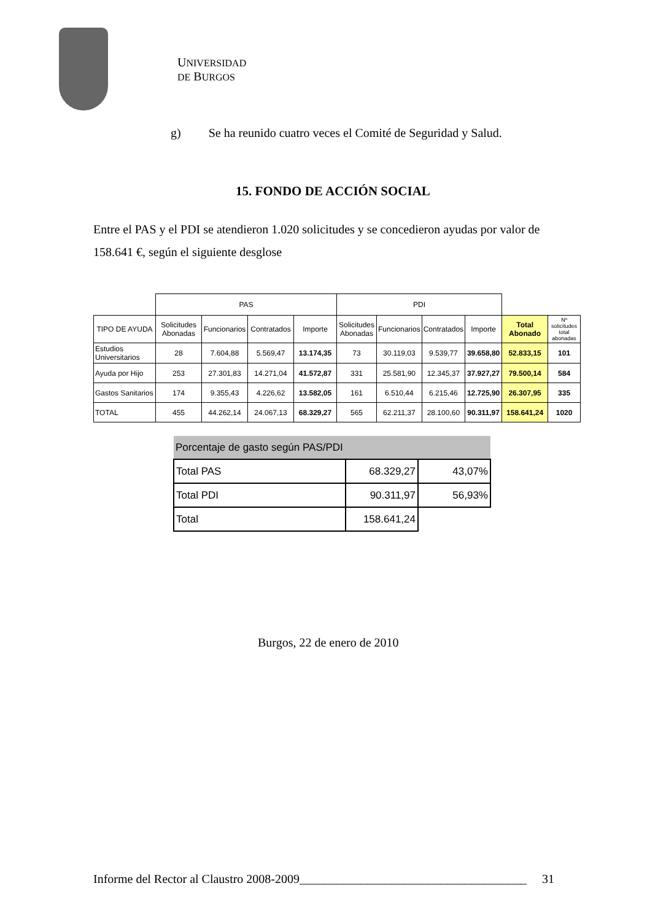UNIVERSIDAD DE BURGOS
g) Se ha reunido cuatro veces el Comité de Seguridad y Salud.
15. FONDO DE ACCIÓN SOCIAL
Entre el PAS y el PDI se atendieron 1.020 solicitudes y se concedieron ayudas por valor de 158.641 €, según el siguiente desglose
| | PAS | | | | PDI | | | | | |
| TIPO DE AYUDA | Solicitudes Abonadas | Funcionarios | Contratados | Importe | Solicitudes Abonadas | Funcionarios | Contratados | Importe | Total Abonado | Nº solicitudes total abonadas |
| Estudios Universitarios | 28 | 7.604,88 | 5.569,47 | 13.174,35 | 73 | 30.119,03 | 9.539,77 | 39.658,80 | 52.833,15 | 101 |
| Ayuda por Hijo | 253 | 27.301,83 | 14.271,04 | 41.572,87 | 331 | 25.581,90 | 12.345,37 | 37.927,27 | 79.500,14 | 584 |
| Gastos Sanitarios | 174 | 9.355,43 | 4.226,62 | 13.582,05 | 161 | 6.510,44 | 6.215,46 | 12.725,90 | 26.307,95 | 335 |
| TOTAL | 455 | 44.262,14 | 24.067,13 | 68.329,27 | 565 | 62.211,37 | 28.100,60 | 90.311,97 | 158.641,24 | 1020 |
| Porcentaje de gasto según PAS/PDI | | |
| Total PAS | 68.329,27 | 43,07% |
| Total PDI | 90.311,97 | 56,93% |
| Total | 158.641,24 | |
Burgos, 22 de enero de 2010
Informe del Rector al Claustro 2008-2009_____________________________________ 31